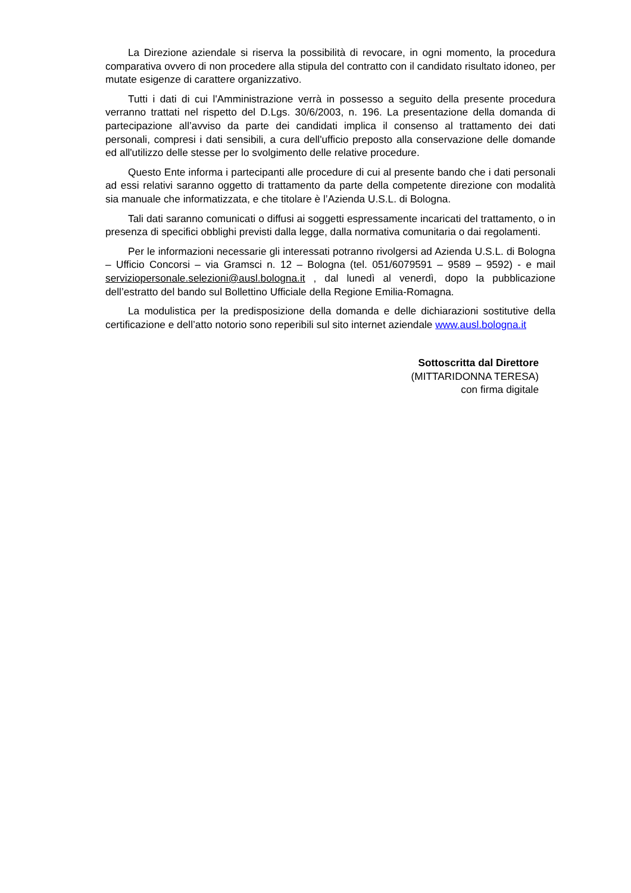La Direzione aziendale si riserva la possibilità di revocare, in ogni momento, la procedura comparativa ovvero di non procedere alla stipula del contratto con il candidato risultato idoneo, per mutate esigenze di carattere organizzativo.
Tutti i dati di cui l'Amministrazione verrà in possesso a seguito della presente procedura verranno trattati nel rispetto del D.Lgs. 30/6/2003, n. 196. La presentazione della domanda di partecipazione all’avviso da parte dei candidati implica il consenso al trattamento dei dati personali, compresi i dati sensibili, a cura dell'ufficio preposto alla conservazione delle domande ed all'utilizzo delle stesse per lo svolgimento delle relative procedure.
Questo Ente informa i partecipanti alle procedure di cui al presente bando che i dati personali ad essi relativi saranno oggetto di trattamento da parte della competente direzione con modalità sia manuale che informatizzata, e che titolare è l’Azienda U.S.L. di Bologna.
Tali dati saranno comunicati o diffusi ai soggetti espressamente incaricati del trattamento, o in presenza di specifici obblighi previsti dalla legge, dalla normativa comunitaria o dai regolamenti.
Per le informazioni necessarie gli interessati potranno rivolgersi ad Azienda U.S.L. di Bologna – Ufficio Concorsi – via Gramsci n. 12 – Bologna (tel. 051/6079591 – 9589 – 9592) - e mail serviziopersonale.selezioni@ausl.bologna.it , dal lunedì al venerdì, dopo la pubblicazione dell’estratto del bando sul Bollettino Ufficiale della Regione Emilia-Romagna.
La modulistica per la predisposizione della domanda e delle dichiarazioni sostitutive della certificazione e dell’atto notorio sono reperibili sul sito internet aziendale www.ausl.bologna.it
Sottoscritta dal Direttore
(MITTARIDONNA TERESA)
con firma digitale